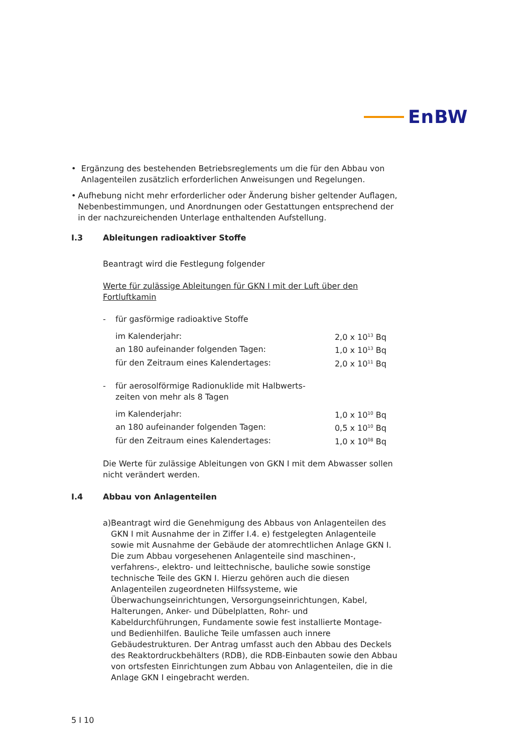EnBW
• Ergänzung des bestehenden Betriebsreglements um die für den Abbau von Anlagenteilen zusätzlich erforderlichen Anweisungen und Regelungen.
• Aufhebung nicht mehr erforderlicher oder Änderung bisher geltender Auflagen, Nebenbestimmungen, und Anordnungen oder Gestattungen entsprechend der in der nachzureichenden Unterlage enthaltenden Aufstellung.
I.3 Ableitungen radioaktiver Stoffe
Beantragt wird die Festlegung folgender
Werte für zulässige Ableitungen für GKN I mit der Luft über den Fortluftkamin
- für gasförmige radioaktive Stoffe
| im Kalenderjahr: | 2,0 x 10<sup>13</sup> Bq |
| an 180 aufeinander folgenden Tagen: | 1,0 x 10<sup>13</sup> Bq |
| für den Zeitraum eines Kalendertages: | 2,0 x 10<sup>11</sup> Bq |
- für aerosolförmige Radionuklide mit Halbwerts-
zeiten von mehr als 8 Tagen
| im Kalenderjahr: | 1,0 x 10<sup>10</sup> Bq |
| an 180 aufeinander folgenden Tagen: | 0,5 x 10<sup>10</sup> Bq |
| für den Zeitraum eines Kalendertages: | 1,0 x 10<sup>08</sup> Bq |
Die Werte für zulässige Ableitungen von GKN I mit dem Abwasser sollen nicht verändert werden.
I.4 Abbau von Anlagenteilen
a) Beantragt wird die Genehmigung des Abbaus von Anlagenteilen des GKN I mit Ausnahme der in Ziffer I.4. e) festgelegten Anlagenteile sowie mit Ausnahme der Gebäude der atomrechtlichen Anlage GKN I. Die zum Abbau vorgesehenen Anlagenteile sind maschinen-, verfahrens-, elektro- und leittechnische, bauliche sowie sonstige technische Teile des GKN I. Hierzu gehören auch die diesen Anlagenteilen zugeordneten Hilfssysteme, wie Überwachungseinrichtungen, Versorgungseinrichtungen, Kabel, Halterungen, Anker- und Dübelplatten, Rohr- und Kabeldurchführungen, Fundamente sowie fest installierte Montage- und Bedienhilfen. Bauliche Teile umfassen auch innere Gebäudestrukturen. Der Antrag umfasst auch den Abbau des Deckels des Reaktordruckbehälters (RDB), die RDB-Einbauten sowie den Abbau von ortsfesten Einrichtungen zum Abbau von Anlagenteilen, die in die Anlage GKN I eingebracht werden.
5 I 10